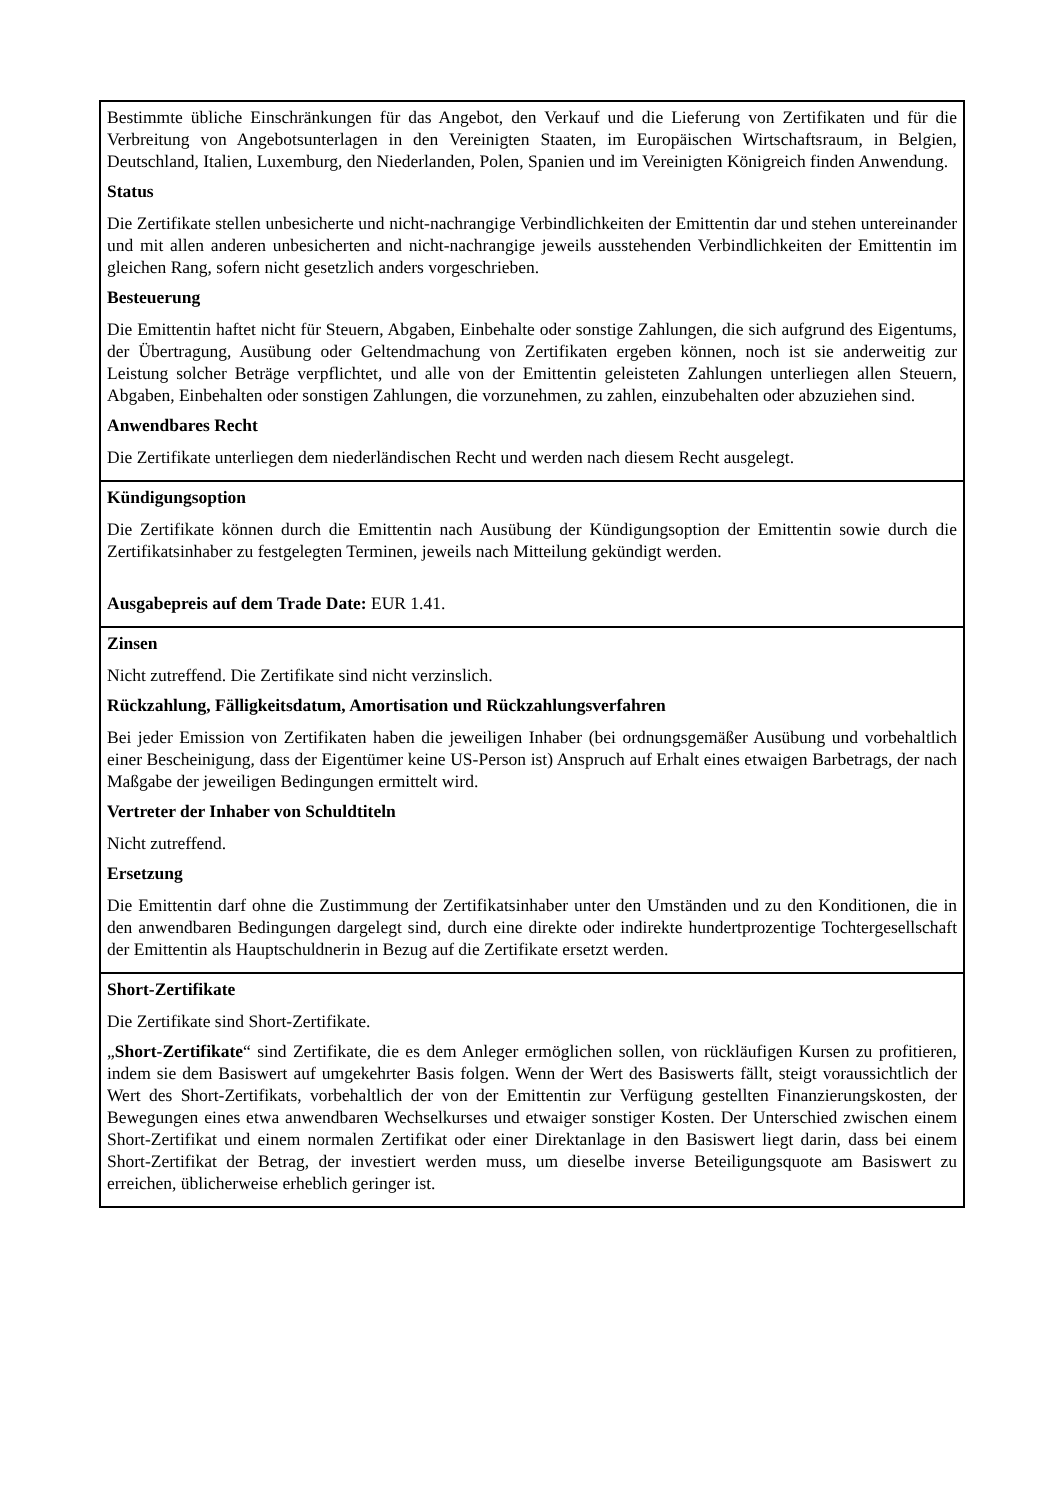| Bestimmte übliche Einschränkungen für das Angebot, den Verkauf und die Lieferung von Zertifikaten und für die Verbreitung von Angebotsunterlagen in den Vereinigten Staaten, im Europäischen Wirtschaftsraum, in Belgien, Deutschland, Italien, Luxemburg, den Niederlanden, Polen, Spanien und im Vereinigten Königreich finden Anwendung. Status Die Zertifikate stellen unbesicherte und nicht-nachrangige Verbindlichkeiten der Emittentin dar und stehen untereinander und mit allen anderen unbesicherten and nicht-nachrangige jeweils ausstehenden Verbindlichkeiten der Emittentin im gleichen Rang, sofern nicht gesetzlich anders vorgeschrieben. Besteuerung Die Emittentin haftet nicht für Steuern, Abgaben, Einbehalte oder sonstige Zahlungen, die sich aufgrund des Eigentums, der Übertragung, Ausübung oder Geltendmachung von Zertifikaten ergeben können, noch ist sie anderweitig zur Leistung solcher Beträge verpflichtet, und alle von der Emittentin geleisteten Zahlungen unterliegen allen Steuern, Abgaben, Einbehalten oder sonstigen Zahlungen, die vorzunehmen, zu zahlen, einzubehalten oder abzuziehen sind. Anwendbares Recht Die Zertifikate unterliegen dem niederländischen Recht und werden nach diesem Recht ausgelegt. |
| Kündigungsoption Die Zertifikate können durch die Emittentin nach Ausübung der Kündigungsoption der Emittentin sowie durch die Zertifikatsinhaber zu festgelegten Terminen, jeweils nach Mitteilung gekündigt werden. Ausgabepreis auf dem Trade Date: EUR 1.41. |
| Zinsen Nicht zutreffend. Die Zertifikate sind nicht verzinslich. Rückzahlung, Fälligkeitsdatum, Amortisation und Rückzahlungsverfahren Bei jeder Emission von Zertifikaten haben die jeweiligen Inhaber (bei ordnungsgemäßer Ausübung und vorbehaltlich einer Bescheinigung, dass der Eigentümer keine US-Person ist) Anspruch auf Erhalt eines etwaigen Barbetrags, der nach Maßgabe der jeweiligen Bedingungen ermittelt wird. Vertreter der Inhaber von Schuldtiteln Nicht zutreffend. Ersetzung Die Emittentin darf ohne die Zustimmung der Zertifikatsinhaber unter den Umständen und zu den Konditionen, die in den anwendbaren Bedingungen dargelegt sind, durch eine direkte oder indirekte hundertprozentige Tochtergesellschaft der Emittentin als Hauptschuldnerin in Bezug auf die Zertifikate ersetzt werden. |
| Short-Zertifikate Die Zertifikate sind Short-Zertifikate. „ Short-Zertifikate “ sind Zertifikate, die es dem Anleger ermöglichen sollen, von rückläufigen Kursen zu profitieren, indem sie dem Basiswert auf umgekehrter Basis folgen. Wenn der Wert des Basiswerts fällt, steigt voraussichtlich der Wert des Short-Zertifikats, vorbehaltlich der von der Emittentin zur Verfügung gestellten Finanzierungskosten, der Bewegungen eines etwa anwendbaren Wechselkurses und etwaiger sonstiger Kosten. Der Unterschied zwischen einem Short-Zertifikat und einem normalen Zertifikat oder einer Direktanlage in den Basiswert liegt darin, dass bei einem Short-Zertifikat der Betrag, der investiert werden muss, um dieselbe inverse Beteiligungsquote am Basiswert zu erreichen, üblicherweise erheblich geringer ist. |